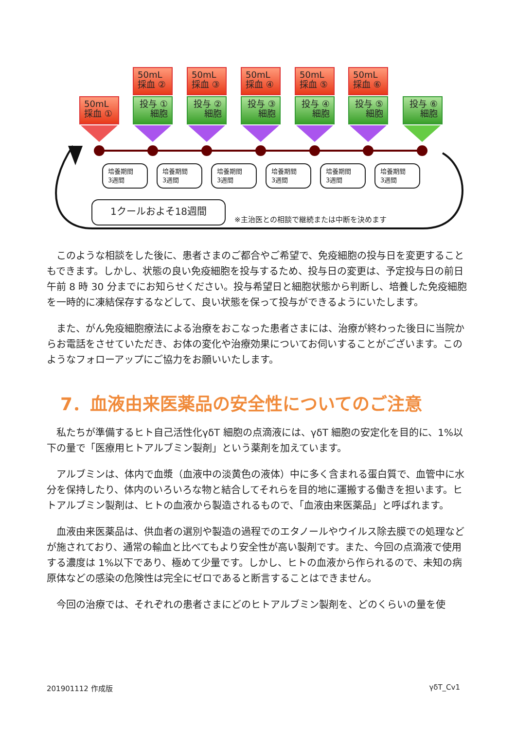50mL
採血 ①
50mL
採血 ②
50mL
採血 ③
50mL
採血 ④
50mL
採血 ⑤
50mL
採血 ⑥
投与 ①
細胞
投与 ②
細胞
投与 ③
細胞
投与 ④
細胞
投与 ⑤
細胞
投与 ⑥
細胞
培養期間
3週間
培養期間
3週間
培養期間
3週間
培養期間
3週間
培養期間
3週間
培養期間
3週間
1クールおよそ18週間
※主治医との相談で継続または中断を決めます
このような相談をした後に、患者さまのご都合やご希望で、免疫細胞の投与日を変更することもできます。しかし、状態の良い免疫細胞を投与するため、投与日の変更は、予定投与日の前日午前 8 時 30 分までにお知らせください。投与希望日と細胞状態から判断し、培養した免疫細胞を一時的に凍結保存するなどして、良い状態を保って投与ができるようにいたします。
また、がん免疫細胞療法による治療をおこなった患者さまには、治療が終わった後日に当院からお電話をさせていただき、お体の変化や治療効果についてお伺いすることがございます。このようなフォローアップにご協力をお願いいたします。
7．血液由来医薬品の安全性についてのご注意
私たちが準備するヒト自己活性化γδT 細胞の点滴液には、γδT 細胞の安定化を目的に、1%以下の量で「医療用ヒトアルブミン製剤」という薬剤を加えています。
アルブミンは、体内で血漿（血液中の淡黄色の液体）中に多く含まれる蛋白質で、血管中に水分を保持したり、体内のいろいろな物と結合してそれらを目的地に運搬する働きを担います。ヒトアルブミン製剤は、ヒトの血液から製造されるもので、「血液由来医薬品」と呼ばれます。
血液由来医薬品は、供血者の選別や製造の過程でのエタノールやウイルス除去膜での処理などが施されており、通常の輸血と比べてもより安全性が高い製剤です。また、今回の点滴液で使用する濃度は 1%以下であり、極めて少量です。しかし、ヒトの血液から作られるので、未知の病原体などの感染の危険性は完全にゼロであると断言することはできません。
今回の治療では、それぞれの患者さまにどのヒトアルブミン製剤を、どのくらいの量を使
201901112 作成版 γδT_Cv1